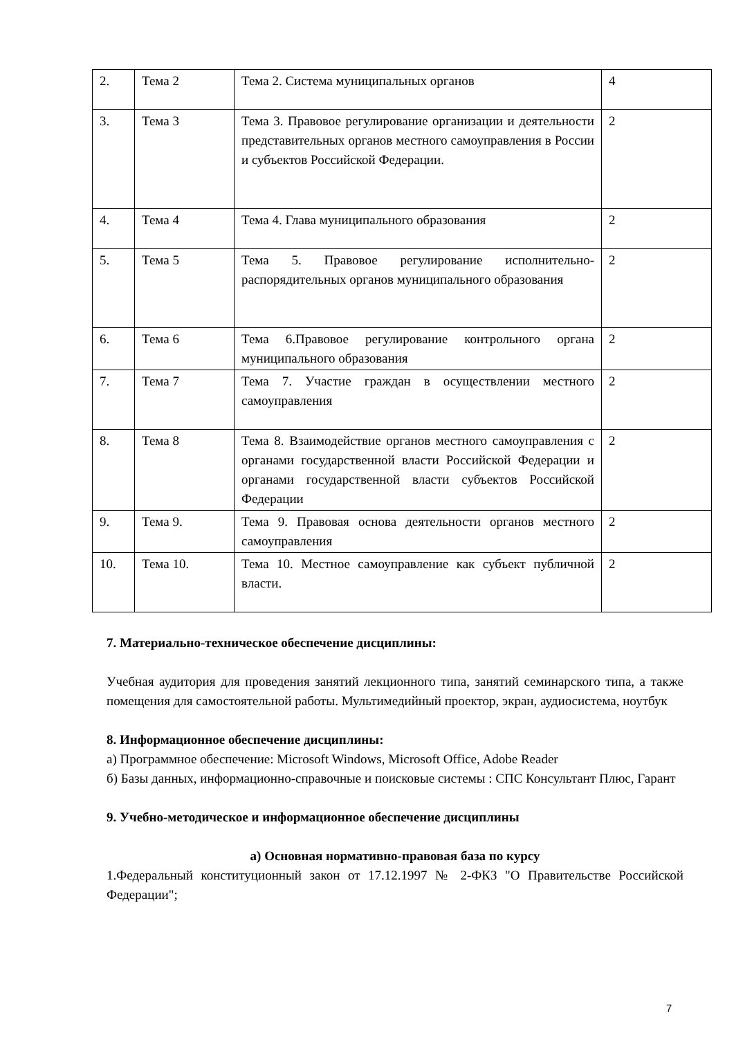| 2. | Тема 2 | Тема 2. Система муниципальных органов | 4 |
| 3. | Тема 3 | Тема 3. Правовое регулирование организации и деятельности представительных органов местного самоуправления в России и субъектов Российской Федерации. | 2 |
| 4. | Тема 4 | Тема 4. Глава муниципального образования | 2 |
| 5. | Тема 5 | Тема 5. Правовое регулирование исполнительно-распорядительных органов муниципального образования | 2 |
| 6. | Тема 6 | Тема 6.Правовое регулирование контрольного органа муниципального образования | 2 |
| 7. | Тема 7 | Тема 7. Участие граждан в осуществлении местного самоуправления | 2 |
| 8. | Тема 8 | Тема 8. Взаимодействие органов местного самоуправления с органами государственной власти Российской Федерации и органами государственной власти субъектов Российской Федерации | 2 |
| 9. | Тема 9. | Тема 9. Правовая основа деятельности органов местного самоуправления | 2 |
| 10. | Тема 10. | Тема 10. Местное самоуправление как субъект публичной власти. | 2 |
7. Материально-техническое обеспечение дисциплины:
Учебная аудитория для проведения занятий лекционного типа, занятий семинарского типа, а также помещения для самостоятельной работы. Мультимедийный проектор, экран, аудиосистема, ноутбук
8. Информационное обеспечение дисциплины:
а) Программное обеспечение: Microsoft Windows, Microsoft Office, Adobe Reader
б) Базы данных, информационно-справочные и поисковые системы : СПС Консультант Плюс, Гарант
9. Учебно-методическое и информационное обеспечение дисциплины
а) Основная нормативно-правовая база по курсу
1.Федеральный конституционный закон от 17.12.1997 № 2-ФКЗ "О Правительстве Российской Федерации";
7